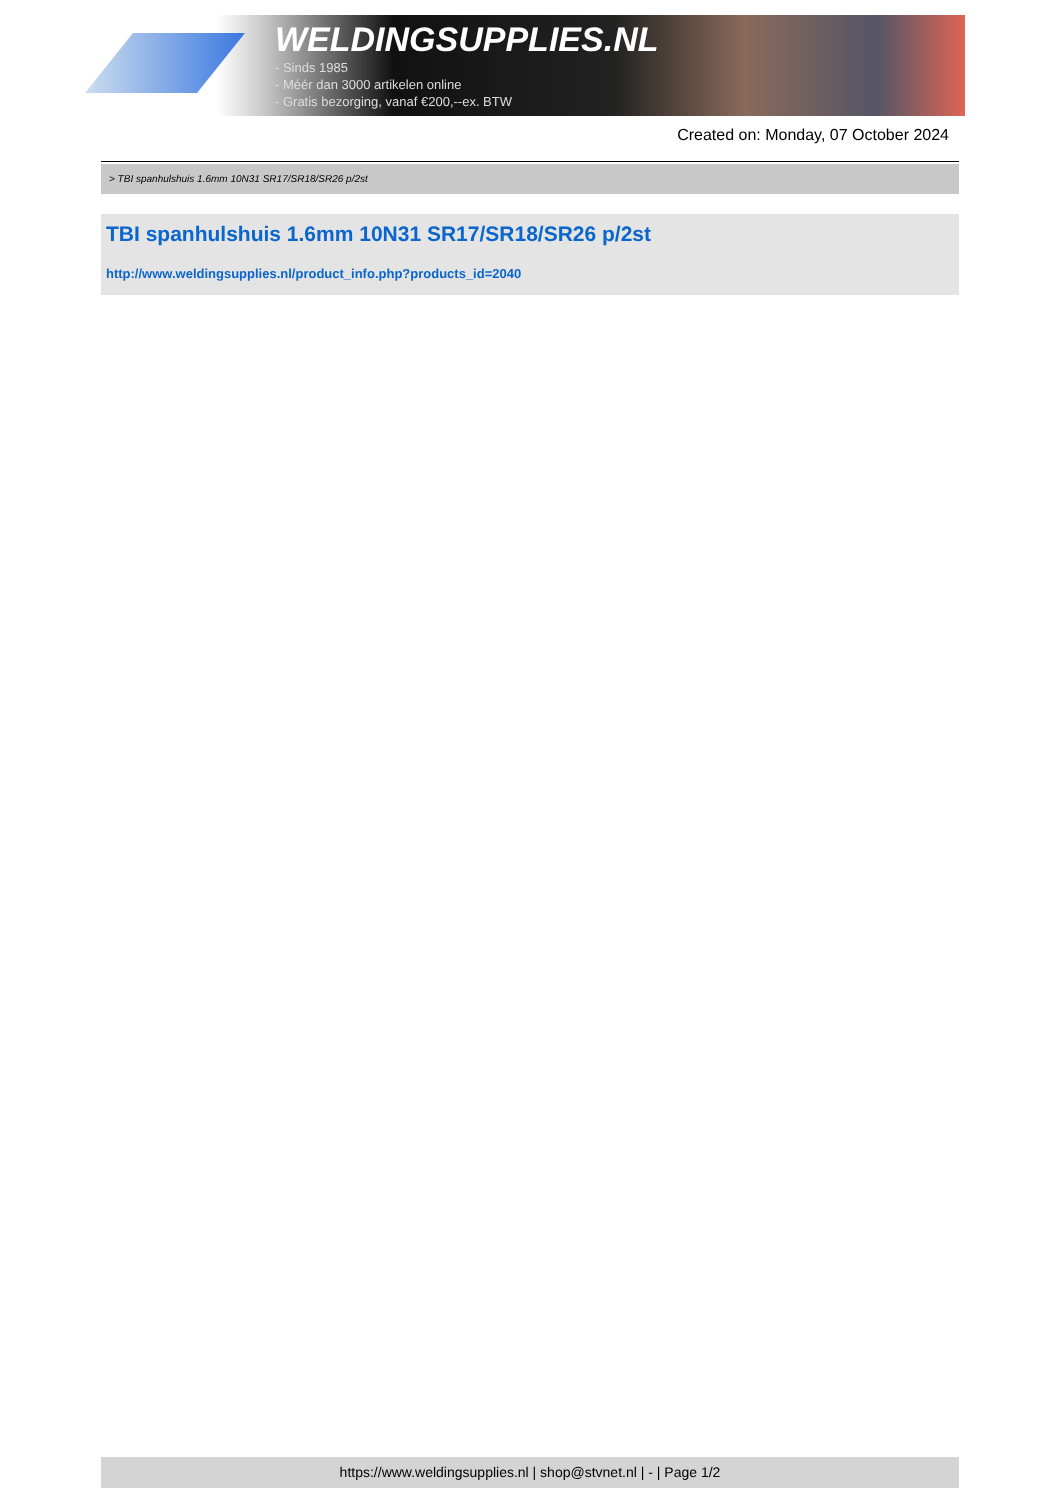WELDINGSUPPLIES.NL
- Sinds 1985
- Méér dan 3000 artikelen online
- Gratis bezorging, vanaf €200,--ex. BTW
Created on: Monday, 07 October 2024
> TBI spanhulshuis 1.6mm 10N31 SR17/SR18/SR26 p/2st
TBI spanhulshuis 1.6mm 10N31 SR17/SR18/SR26 p/2st
http://www.weldingsupplies.nl/product_info.php?products_id=2040
https://www.weldingsupplies.nl | shop@stvnet.nl | - | Page 1/2